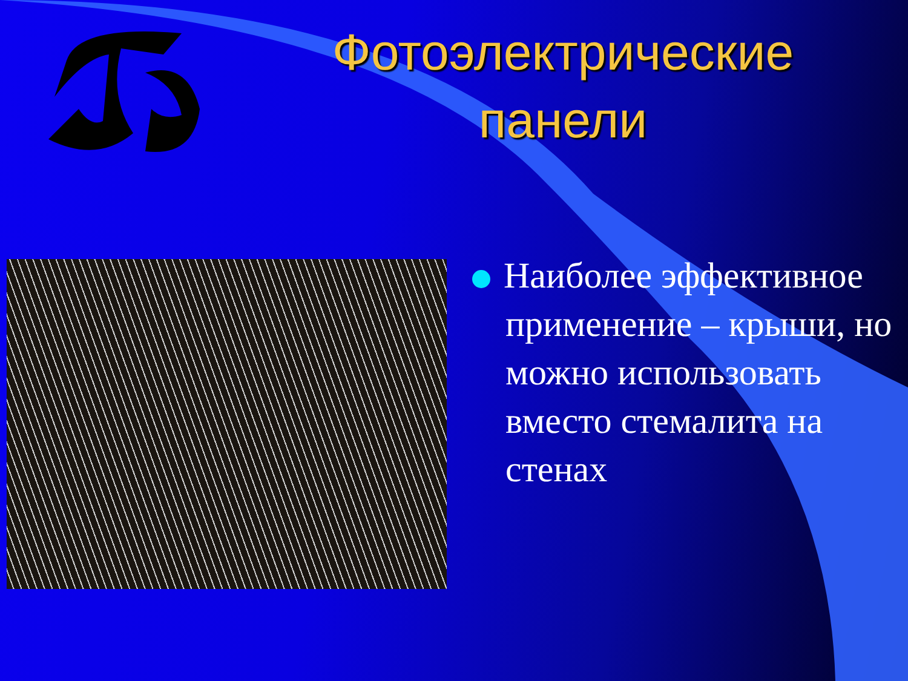Фотоэлектрические панели
Наиболее эффективное применение – крыши, но можно использовать вместо стемалита на стенах